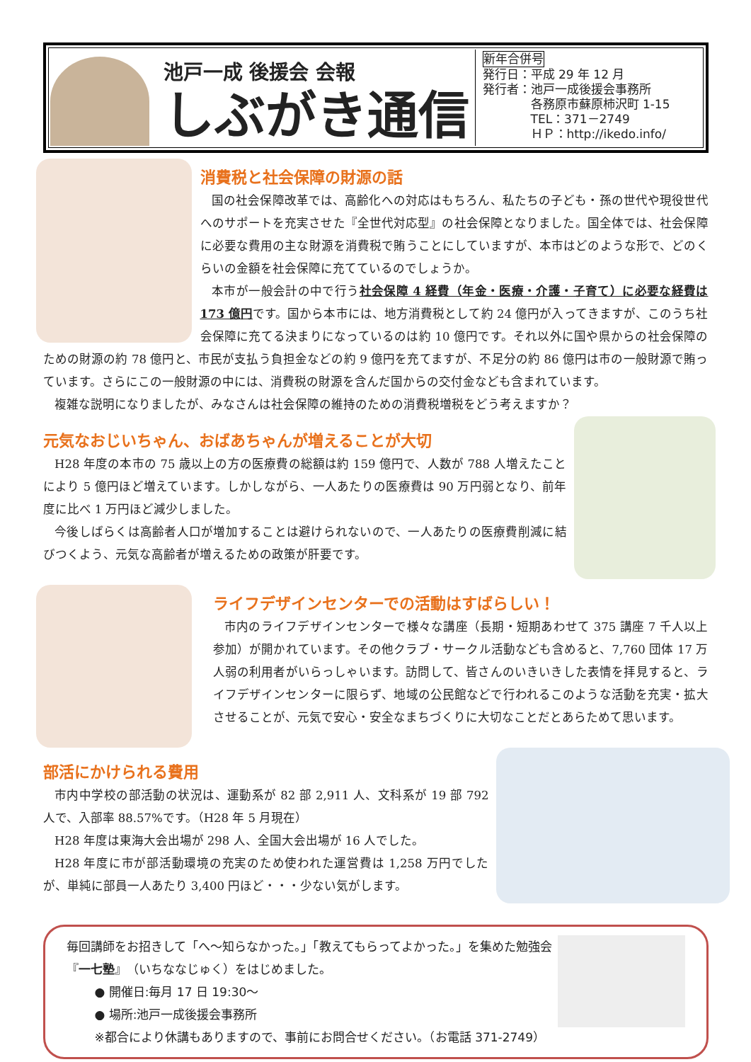池戸一成 後援会 会報
しぶがき通信
新年合併号
発行日：平成 29 年 12 月
発行者：池戸一成後援会事務所
　　　　各務原市蘇原柿沢町 1-15
　　　　TEL：371－2749
　　　　ＨＰ：http://ikedo.info/
消費税と社会保障の財源の話
国の社会保障改革では、高齢化への対応はもちろん、私たちの子ども・孫の世代や現役世代へのサポートを充実させた『全世代対応型』の社会保障となりました。国全体では、社会保障に必要な費用の主な財源を消費税で賄うことにしていますが、本市はどのような形で、どのくらいの金額を社会保障に充てているのでしょうか。
本市が一般会計の中で行う社会保障 4 経費（年金・医療・介護・子育て）に必要な経費は 173 億円です。国から本市には、地方消費税として約 24 億円が入ってきますが、このうち社会保障に充てる決まりになっているのは約 10 億円です。それ以外に国や県からの社会保障のための財源の約 78 億円と、市民が支払う負担金などの約 9 億円を充てますが、不足分の約 86 億円は市の一般財源で賄っています。さらにこの一般財源の中には、消費税の財源を含んだ国からの交付金なども含まれています。
複雑な説明になりましたが、みなさんは社会保障の維持のための消費税増税をどう考えますか？
元気なおじいちゃん、おばあちゃんが増えることが大切
H28 年度の本市の 75 歳以上の方の医療費の総額は約 159 億円で、人数が 788 人増えたことにより 5 億円ほど増えています。しかしながら、一人あたりの医療費は 90 万円弱となり、前年度に比べ 1 万円ほど減少しました。
今後しばらくは高齢者人口が増加することは避けられないので、一人あたりの医療費削減に結びつくよう、元気な高齢者が増えるための政策が肝要です。
ライフデザインセンターでの活動はすばらしい！
市内のライフデザインセンターで様々な講座（長期・短期あわせて 375 講座 7 千人以上参加）が開かれています。その他クラブ・サークル活動なども含めると、7,760 団体 17 万人弱の利用者がいらっしゃいます。訪問して、皆さんのいきいきした表情を拝見すると、ライフデザインセンターに限らず、地域の公民館などで行われるこのような活動を充実・拡大させることが、元気で安心・安全なまちづくりに大切なことだとあらためて思います。
部活にかけられる費用
市内中学校の部活動の状況は、運動系が 82 部 2,911 人、文科系が 19 部 792 人で、入部率 88.57%です。（H28 年 5 月現在）
H28 年度は東海大会出場が 298 人、全国大会出場が 16 人でした。
H28 年度に市が部活動環境の充実のため使われた運営費は 1,258 万円でしたが、単純に部員一人あたり 3,400 円ほど・・・少ない気がします。
毎回講師をお招きして「へ～知らなかった。」「教えてもらってよかった。」を集めた勉強会『一七塾』（いちななじゅく）をはじめました。
● 開催日:毎月 17 日 19:30～
● 場所:池戸一成後援会事務所
※都合により休講もありますので、事前にお問合せください。（お電話 371-2749）